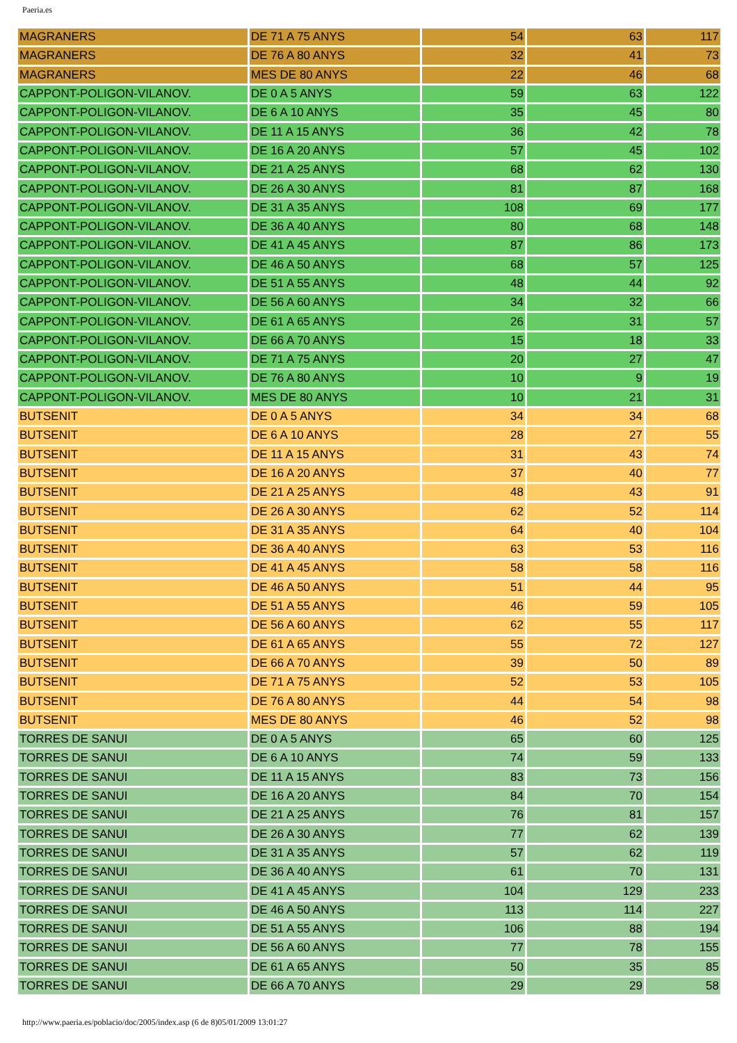Paeria.es
| MAGRANERS | DE 71 A 75 ANYS | 54 | 63 | 117 |
| MAGRANERS | DE 76 A 80 ANYS | 32 | 41 | 73 |
| MAGRANERS | MES DE 80 ANYS | 22 | 46 | 68 |
| CAPPONT-POLIGON-VILANOV. | DE 0 A 5 ANYS | 59 | 63 | 122 |
| CAPPONT-POLIGON-VILANOV. | DE 6 A 10 ANYS | 35 | 45 | 80 |
| CAPPONT-POLIGON-VILANOV. | DE 11 A 15 ANYS | 36 | 42 | 78 |
| CAPPONT-POLIGON-VILANOV. | DE 16 A 20 ANYS | 57 | 45 | 102 |
| CAPPONT-POLIGON-VILANOV. | DE 21 A 25 ANYS | 68 | 62 | 130 |
| CAPPONT-POLIGON-VILANOV. | DE 26 A 30 ANYS | 81 | 87 | 168 |
| CAPPONT-POLIGON-VILANOV. | DE 31 A 35 ANYS | 108 | 69 | 177 |
| CAPPONT-POLIGON-VILANOV. | DE 36 A 40 ANYS | 80 | 68 | 148 |
| CAPPONT-POLIGON-VILANOV. | DE 41 A 45 ANYS | 87 | 86 | 173 |
| CAPPONT-POLIGON-VILANOV. | DE 46 A 50 ANYS | 68 | 57 | 125 |
| CAPPONT-POLIGON-VILANOV. | DE 51 A 55 ANYS | 48 | 44 | 92 |
| CAPPONT-POLIGON-VILANOV. | DE 56 A 60 ANYS | 34 | 32 | 66 |
| CAPPONT-POLIGON-VILANOV. | DE 61 A 65 ANYS | 26 | 31 | 57 |
| CAPPONT-POLIGON-VILANOV. | DE 66 A 70 ANYS | 15 | 18 | 33 |
| CAPPONT-POLIGON-VILANOV. | DE 71 A 75 ANYS | 20 | 27 | 47 |
| CAPPONT-POLIGON-VILANOV. | DE 76 A 80 ANYS | 10 | 9 | 19 |
| CAPPONT-POLIGON-VILANOV. | MES DE 80 ANYS | 10 | 21 | 31 |
| BUTSENIT | DE 0 A 5 ANYS | 34 | 34 | 68 |
| BUTSENIT | DE 6 A 10 ANYS | 28 | 27 | 55 |
| BUTSENIT | DE 11 A 15 ANYS | 31 | 43 | 74 |
| BUTSENIT | DE 16 A 20 ANYS | 37 | 40 | 77 |
| BUTSENIT | DE 21 A 25 ANYS | 48 | 43 | 91 |
| BUTSENIT | DE 26 A 30 ANYS | 62 | 52 | 114 |
| BUTSENIT | DE 31 A 35 ANYS | 64 | 40 | 104 |
| BUTSENIT | DE 36 A 40 ANYS | 63 | 53 | 116 |
| BUTSENIT | DE 41 A 45 ANYS | 58 | 58 | 116 |
| BUTSENIT | DE 46 A 50 ANYS | 51 | 44 | 95 |
| BUTSENIT | DE 51 A 55 ANYS | 46 | 59 | 105 |
| BUTSENIT | DE 56 A 60 ANYS | 62 | 55 | 117 |
| BUTSENIT | DE 61 A 65 ANYS | 55 | 72 | 127 |
| BUTSENIT | DE 66 A 70 ANYS | 39 | 50 | 89 |
| BUTSENIT | DE 71 A 75 ANYS | 52 | 53 | 105 |
| BUTSENIT | DE 76 A 80 ANYS | 44 | 54 | 98 |
| BUTSENIT | MES DE 80 ANYS | 46 | 52 | 98 |
| TORRES DE SANUI | DE 0 A 5 ANYS | 65 | 60 | 125 |
| TORRES DE SANUI | DE 6 A 10 ANYS | 74 | 59 | 133 |
| TORRES DE SANUI | DE 11 A 15 ANYS | 83 | 73 | 156 |
| TORRES DE SANUI | DE 16 A 20 ANYS | 84 | 70 | 154 |
| TORRES DE SANUI | DE 21 A 25 ANYS | 76 | 81 | 157 |
| TORRES DE SANUI | DE 26 A 30 ANYS | 77 | 62 | 139 |
| TORRES DE SANUI | DE 31 A 35 ANYS | 57 | 62 | 119 |
| TORRES DE SANUI | DE 36 A 40 ANYS | 61 | 70 | 131 |
| TORRES DE SANUI | DE 41 A 45 ANYS | 104 | 129 | 233 |
| TORRES DE SANUI | DE 46 A 50 ANYS | 113 | 114 | 227 |
| TORRES DE SANUI | DE 51 A 55 ANYS | 106 | 88 | 194 |
| TORRES DE SANUI | DE 56 A 60 ANYS | 77 | 78 | 155 |
| TORRES DE SANUI | DE 61 A 65 ANYS | 50 | 35 | 85 |
| TORRES DE SANUI | DE 66 A 70 ANYS | 29 | 29 | 58 |
http://www.paeria.es/poblacio/doc/2005/index.asp (6 de 8)05/01/2009 13:01:27